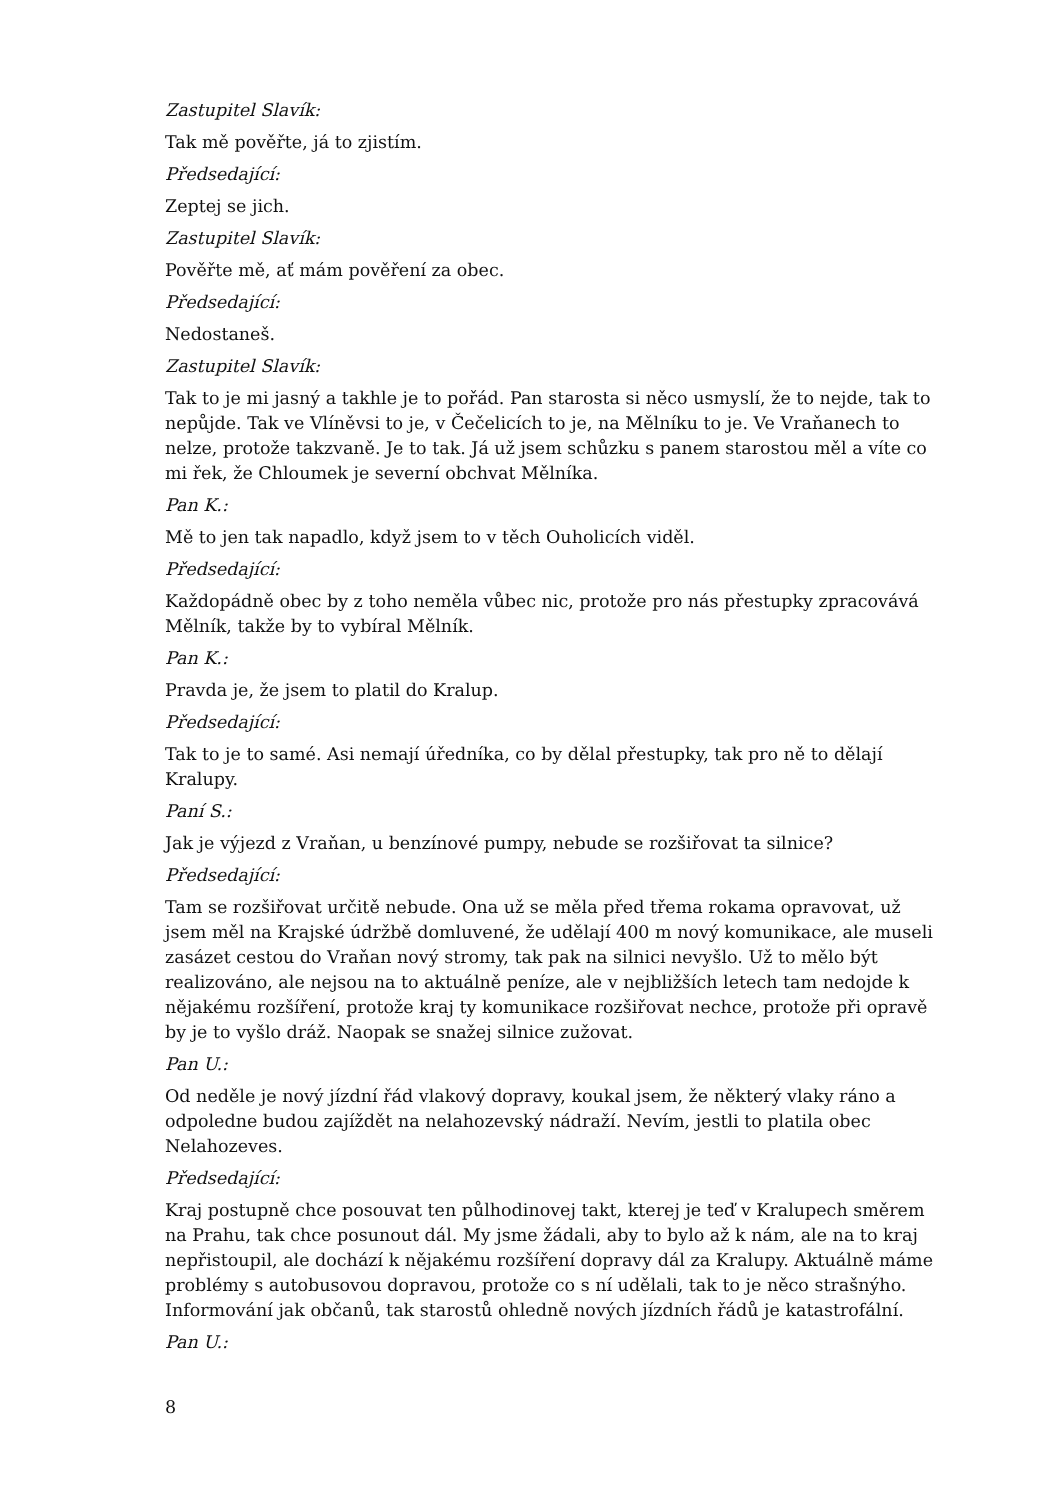Zastupitel Slavík:
Tak mě pověřte, já to zjistím.
Předsedající:
Zeptej se jich.
Zastupitel Slavík:
Pověřte mě, ať mám pověření za obec.
Předsedající:
Nedostaneš.
Zastupitel Slavík:
Tak to je mi jasný a takhle je to pořád. Pan starosta si něco usmyslí, že to nejde, tak to nepůjde. Tak ve Vlíněvsi to je, v Čečelicích to je, na Mělníku to je. Ve Vraňanech to nelze, protože takzvaně. Je to tak. Já už jsem schůzku s panem starostou měl a víte co mi řek, že Chloumek je severní obchvat Mělníka.
Pan K.:
Mě to jen tak napadlo, když jsem to v těch Ouholicích viděl.
Předsedající:
Každopádně obec by z toho neměla vůbec nic, protože pro nás přestupky zpracovává Mělník, takže by to vybíral Mělník.
Pan K.:
Pravda je, že jsem to platil do Kralup.
Předsedající:
Tak to je to samé. Asi nemají úředníka, co by dělal přestupky, tak pro ně to dělají Kralupy.
Paní S.:
Jak je výjezd z Vraňan, u benzínové pumpy, nebude se rozšiřovat ta silnice?
Předsedající:
Tam se rozšiřovat určitě nebude. Ona už se měla před třema rokama opravovat, už jsem měl na Krajské údržbě domluvené, že udělají 400 m nový komunikace, ale museli zasázet cestou do Vraňan nový stromy, tak pak na silnici nevyšlo. Už to mělo být realizováno, ale nejsou na to aktuálně peníze, ale v nejbližších letech tam nedojde k nějakému rozšíření, protože kraj ty komunikace rozšiřovat nechce, protože při opravě by je to vyšlo dráž. Naopak se snažej silnice zužovat.
Pan U.:
Od neděle je nový jízdní řád vlakový dopravy, koukal jsem, že některý vlaky ráno a odpoledne budou zajíždět na nelahozevský nádraží. Nevím, jestli to platila obec Nelahozeves.
Předsedající:
Kraj postupně chce posouvat ten půlhodinovej takt, kterej je teď v Kralupech směrem na Prahu, tak chce posunout dál. My jsme žádali, aby to bylo až k nám, ale na to kraj nepřistoupil, ale dochází k nějakému rozšíření dopravy dál za Kralupy. Aktuálně máme problémy s autobusovou dopravou, protože co s ní udělali, tak to je něco strašnýho. Informování jak občanů, tak starostů ohledně nových jízdních řádů je katastrofální.
Pan U.:
8